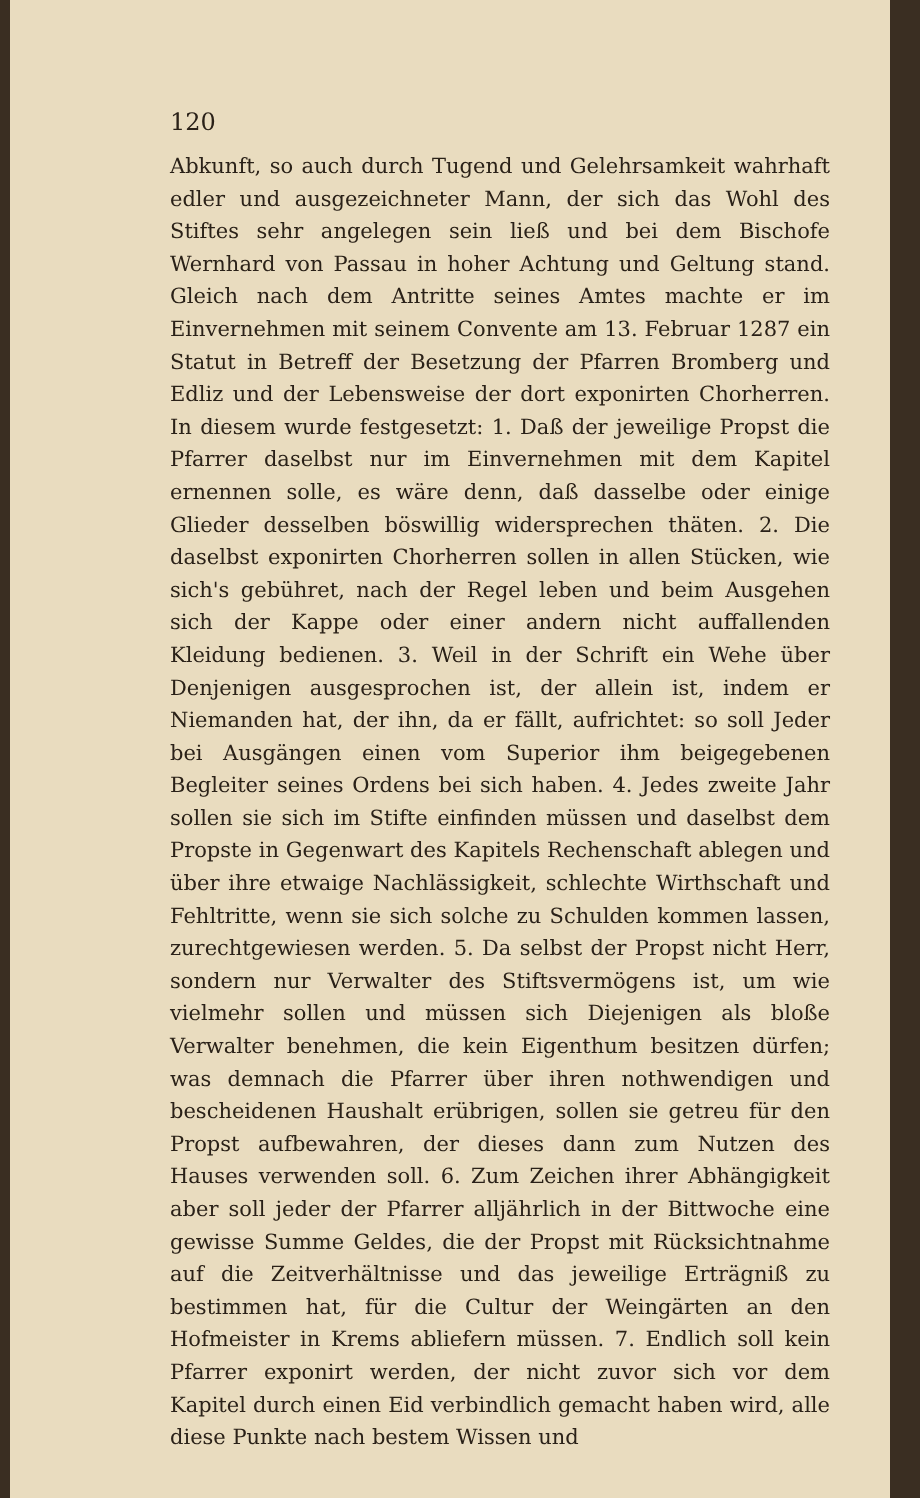120
Abkunft, so auch durch Tugend und Gelehrsamkeit wahrhaft edler und ausgezeichneter Mann, der sich das Wohl des Stiftes sehr angelegen sein ließ und bei dem Bischofe Wernhard von Passau in hoher Achtung und Geltung stand. Gleich nach dem Antritte seines Amtes machte er im Einvernehmen mit seinem Convente am 13. Februar 1287 ein Statut in Betreff der Besetzung der Pfarren Bromberg und Edliz und der Lebensweise der dort exponirten Chorherren. In diesem wurde festgesetzt: 1. Daß der jeweilige Propst die Pfarrer daselbst nur im Einvernehmen mit dem Kapitel ernennen solle, es wäre denn, daß dasselbe oder einige Glieder desselben böswillig widersprechen thäten. 2. Die daselbst exponirten Chorherren sollen in allen Stücken, wie sich's gebühret, nach der Regel leben und beim Ausgehen sich der Kappe oder einer andern nicht auffallenden Kleidung bedienen. 3. Weil in der Schrift ein Wehe über Denjenigen ausgesprochen ist, der allein ist, indem er Niemanden hat, der ihn, da er fällt, aufrichtet: so soll Jeder bei Ausgängen einen vom Superior ihm beigegebenen Begleiter seines Ordens bei sich haben. 4. Jedes zweite Jahr sollen sie sich im Stifte einfinden müssen und daselbst dem Propste in Gegenwart des Kapitels Rechenschaft ablegen und über ihre etwaige Nachlässigkeit, schlechte Wirthschaft und Fehltritte, wenn sie sich solche zu Schulden kommen lassen, zurechtgewiesen werden. 5. Da selbst der Propst nicht Herr, sondern nur Verwalter des Stiftsvermögens ist, um wie vielmehr sollen und müssen sich Diejenigen als bloße Verwalter benehmen, die kein Eigenthum besitzen dürfen; was demnach die Pfarrer über ihren nothwendigen und bescheidenen Haushalt erübrigen, sollen sie getreu für den Propst aufbewahren, der dieses dann zum Nutzen des Hauses verwenden soll. 6. Zum Zeichen ihrer Abhängigkeit aber soll jeder der Pfarrer alljährlich in der Bittwoche eine gewisse Summe Geldes, die der Propst mit Rücksichtnahme auf die Zeitverhältnisse und das jeweilige Erträgniß zu bestimmen hat, für die Cultur der Weingärten an den Hofmeister in Krems abliefern müssen. 7. Endlich soll kein Pfarrer exponirt werden, der nicht zuvor sich vor dem Kapitel durch einen Eid verbindlich gemacht haben wird, alle diese Punkte nach bestem Wissen und